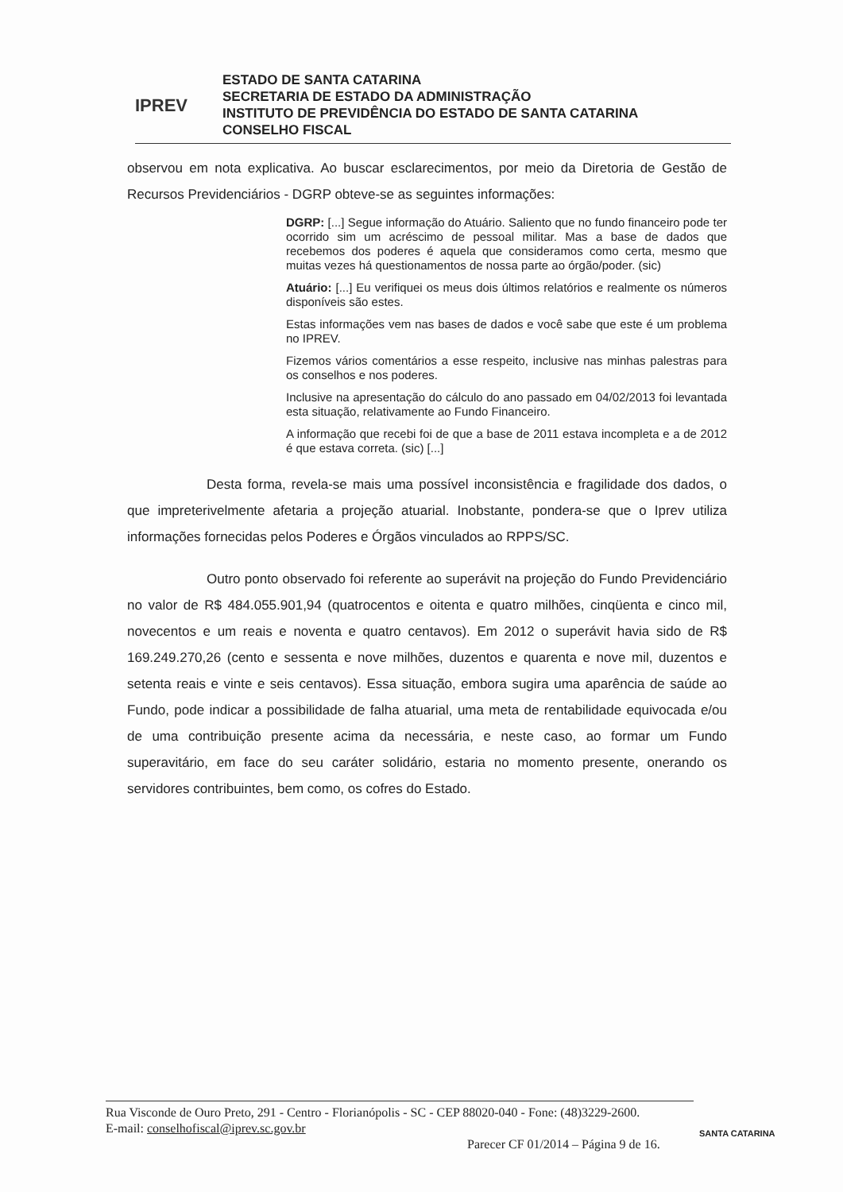IPREV
ESTADO DE SANTA CATARINA
SECRETARIA DE ESTADO DA ADMINISTRAÇÃO
INSTITUTO DE PREVIDÊNCIA DO ESTADO DE SANTA CATARINA
CONSELHO FISCAL
observou em nota explicativa. Ao buscar esclarecimentos, por meio da Diretoria de Gestão de Recursos Previdenciários - DGRP obteve-se as seguintes informações:
DGRP: [...] Segue informação do Atuário. Saliento que no fundo financeiro pode ter ocorrido sim um acréscimo de pessoal militar. Mas a base de dados que recebemos dos poderes é aquela que consideramos como certa, mesmo que muitas vezes há questionamentos de nossa parte ao órgão/poder. (sic)
Atuário: [...] Eu verifiquei os meus dois últimos relatórios e realmente os números disponíveis são estes.
Estas informações vem nas bases de dados e você sabe que este é um problema no IPREV.
Fizemos vários comentários a esse respeito, inclusive nas minhas palestras para os conselhos e nos poderes.
Inclusive na apresentação do cálculo do ano passado em 04/02/2013 foi levantada esta situação, relativamente ao Fundo Financeiro.
A informação que recebi foi de que a base de 2011 estava incompleta e a de 2012 é que estava correta. (sic) [...]
Desta forma, revela-se mais uma possível inconsistência e fragilidade dos dados, o que impreterivelmente afetaria a projeção atuarial. Inobstante, pondera-se que o Iprev utiliza informações fornecidas pelos Poderes e Órgãos vinculados ao RPPS/SC.
Outro ponto observado foi referente ao superávit na projeção do Fundo Previdenciário no valor de R$ 484.055.901,94 (quatrocentos e oitenta e quatro milhões, cinqüenta e cinco mil, novecentos e um reais e noventa e quatro centavos). Em 2012 o superávit havia sido de R$ 169.249.270,26 (cento e sessenta e nove milhões, duzentos e quarenta e nove mil, duzentos e setenta reais e vinte e seis centavos). Essa situação, embora sugira uma aparência de saúde ao Fundo, pode indicar a possibilidade de falha atuarial, uma meta de rentabilidade equivocada e/ou de uma contribuição presente acima da necessária, e neste caso, ao formar um Fundo superavitário, em face do seu caráter solidário, estaria no momento presente, onerando os servidores contribuintes, bem como, os cofres do Estado.
Rua Visconde de Ouro Preto, 291 - Centro - Florianópolis - SC - CEP 88020-040 - Fone: (48)3229-2600.
E-mail: conselhofiscal@iprev.sc.gov.br
Parecer CF 01/2014 – Página 9 de 16.
SANTA CATARINA